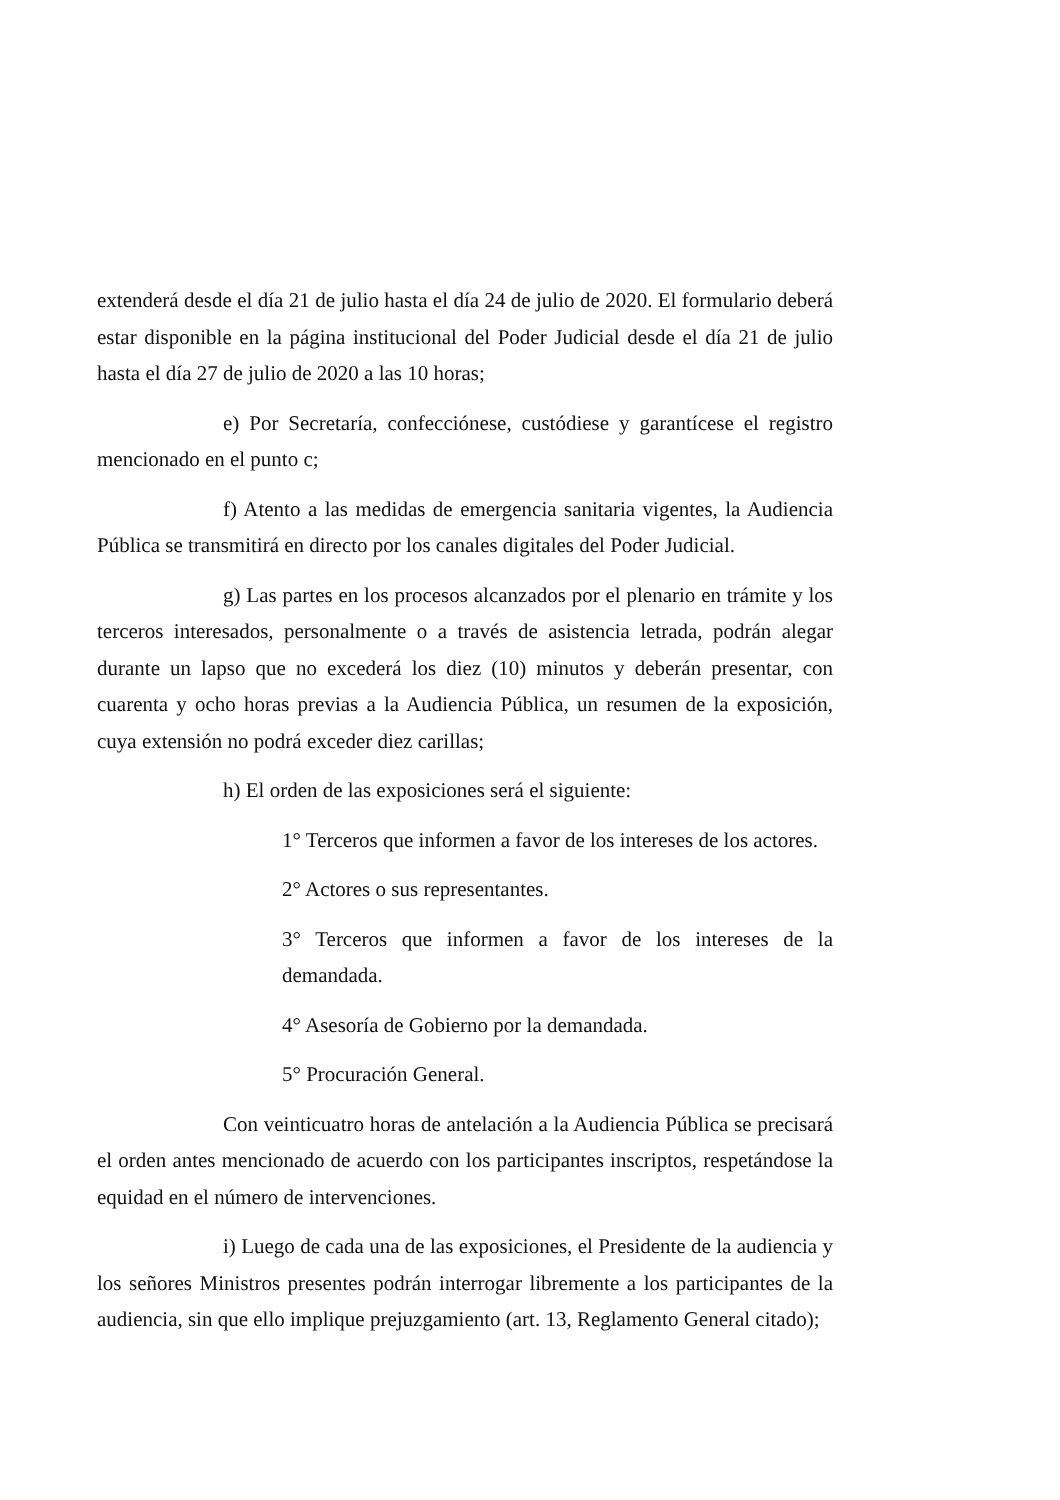extenderá desde el día 21 de julio hasta el día 24 de julio de 2020. El formulario deberá estar disponible en la página institucional del Poder Judicial desde el día 21 de julio hasta el día 27 de julio de 2020 a las 10 horas;
e) Por Secretaría, confecciónese, custódiese y garantícese el registro mencionado en el punto c;
f) Atento a las medidas de emergencia sanitaria vigentes, la Audiencia Pública se transmitirá en directo por los canales digitales del Poder Judicial.
g) Las partes en los procesos alcanzados por el plenario en trámite y los terceros interesados, personalmente o a través de asistencia letrada, podrán alegar durante un lapso que no excederá los diez (10) minutos y deberán presentar, con cuarenta y ocho horas previas a la Audiencia Pública, un resumen de la exposición, cuya extensión no podrá exceder diez carillas;
h) El orden de las exposiciones será el siguiente:
1° Terceros que informen a favor de los intereses de los actores.
2° Actores o sus representantes.
3° Terceros que informen a favor de los intereses de la demandada.
4° Asesoría de Gobierno por la demandada.
5° Procuración General.
Con veinticuatro horas de antelación a la Audiencia Pública se precisará el orden antes mencionado de acuerdo con los participantes inscriptos, respetándose la equidad en el número de intervenciones.
i) Luego de cada una de las exposiciones, el Presidente de la audiencia y los señores Ministros presentes podrán interrogar libremente a los participantes de la audiencia, sin que ello implique prejuzgamiento (art. 13, Reglamento General citado);